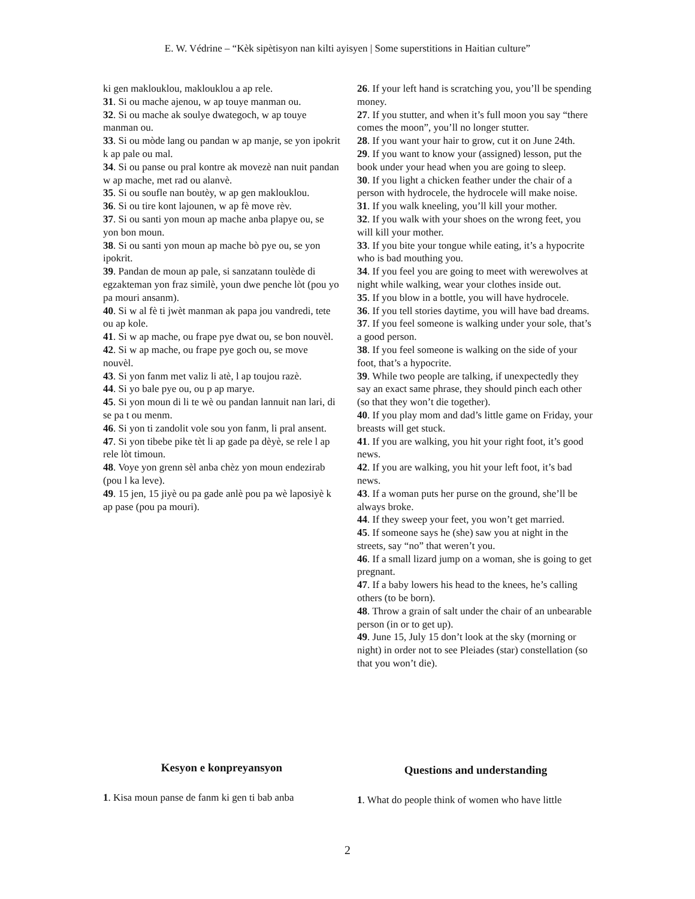E. W. Védrine – “Kèk sipètisyon nan kilti ayisyen | Some superstitions in Haitian culture”
ki gen maklouklou, maklouklou a ap rele.
31. Si ou mache ajenou, w ap touye manman ou.
32. Si ou mache ak soulye dwategoch, w ap touye manman ou.
33. Si ou mòde lang ou pandan w ap manje, se yon ipokrit k ap pale ou mal.
34. Si ou panse ou pral kontre ak movezè nan nuit pandan w ap mache, met rad ou alanvè.
35. Si ou soufle nan boutèy, w ap gen maklouklou.
36. Si ou tire kont lajounen, w ap fè move rèv.
37. Si ou santi yon moun ap mache anba plapye ou, se yon bon moun.
38. Si ou santi yon moun ap mache bò pye ou, se yon ipokrit.
39. Pandan de moun ap pale, si sanzatann toulède di egzakteman yon fraz similè, youn dwe penche lòt (pou yo pa mouri ansanm).
40. Si w al fè ti jwèt manman ak papa jou vandredi, tete ou ap kole.
41. Si w ap mache, ou frape pye dwat ou, se bon nouvèl.
42. Si w ap mache, ou frape pye goch ou, se move nouvèl.
43. Si yon fanm met valiz li atè, l ap toujou razè.
44. Si yo bale pye ou, ou p ap marye.
45. Si yon moun di li te wè ou pandan lannuit nan lari, di se pa t ou menm.
46. Si yon ti zandolit vole sou yon fanm, li pral ansent.
47. Si yon tibebe pike tèt li ap gade pa dèyè, se rele l ap rele lòt timoun.
48. Voye yon grenn sèl anba chèz yon moun endezirab (pou l ka leve).
49. 15 jen, 15 jiyè ou pa gade anlè pou pa wè laposiyè k ap pase (pou pa mouri).
26. If your left hand is scratching you, you’ll be spending money.
27. If you stutter, and when it’s full moon you say “there comes the moon”, you’ll no longer stutter.
28. If you want your hair to grow, cut it on June 24th.
29. If you want to know your (assigned) lesson, put the book under your head when you are going to sleep.
30. If you light a chicken feather under the chair of a person with hydrocele, the hydrocele will make noise.
31. If you walk kneeling, you’ll kill your mother.
32. If you walk with your shoes on the wrong feet, you will kill your mother.
33. If you bite your tongue while eating, it’s a hypocrite who is bad mouthing you.
34. If you feel you are going to meet with werewolves at night while walking, wear your clothes inside out.
35. If you blow in a bottle, you will have hydrocele.
36. If you tell stories daytime, you will have bad dreams.
37. If you feel someone is walking under your sole, that’s a good person.
38. If you feel someone is walking on the side of your foot, that’s a hypocrite.
39. While two people are talking, if unexpectedly they say an exact same phrase, they should pinch each other (so that they won’t die together).
40. If you play mom and dad’s little game on Friday, your breasts will get stuck.
41. If you are walking, you hit your right foot, it’s good news.
42. If you are walking, you hit your left foot, it’s bad news.
43. If a woman puts her purse on the ground, she’ll be always broke.
44. If they sweep your feet, you won’t get married.
45. If someone says he (she) saw you at night in the streets, say “no” that weren’t you.
46. If a small lizard jump on a woman, she is going to get pregnant.
47. If a baby lowers his head to the knees, he’s calling others (to be born).
48. Throw a grain of salt under the chair of an unbearable person (in or to get up).
49. June 15, July 15 don’t look at the sky (morning or night) in order not to see Pleiades (star) constellation (so that you won’t die).
Kesyon e konpreyansyon
1. Kisa moun panse de fanm ki gen ti bab anba
Questions and understanding
1. What do people think of women who have little
2